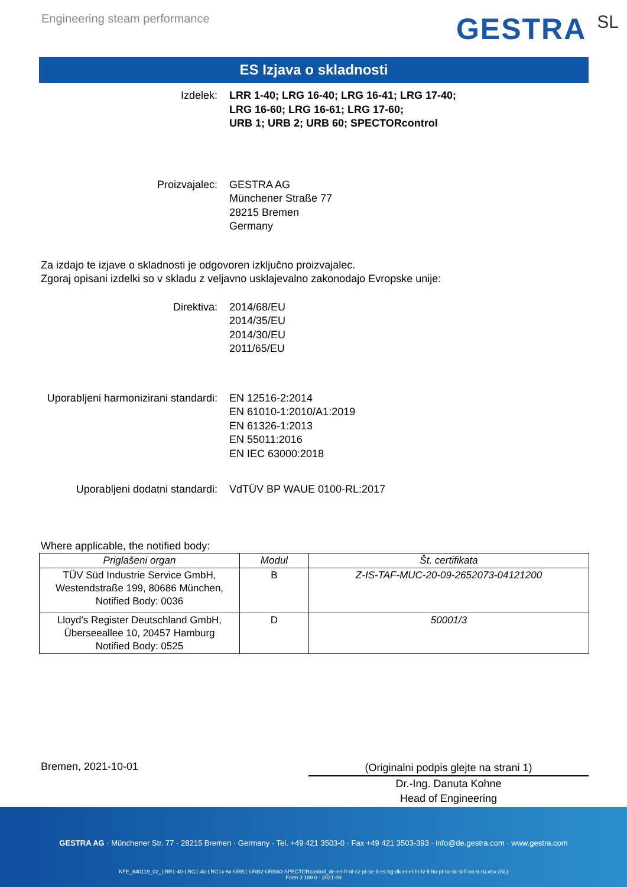Engineering steam performance
GESTRA SL
ES Izjava o skladnosti
Izdelek: LRR 1-40; LRG 16-40; LRG 16-41; LRG 17-40;
LRG 16-60; LRG 16-61; LRG 17-60;
URB 1; URB 2; URB 60; SPECTORcontrol
Proizvajalec: GESTRA AG
Münchener Straße 77
28215 Bremen
Germany
Za izdajo te izjave o skladnosti je odgovoren izključno proizvajalec.
Zgoraj opisani izdelki so v skladu z veljavno usklajevalno zakonodajo Evropske unije:
Direktiva: 2014/68/EU
2014/35/EU
2014/30/EU
2011/65/EU
Uporabljeni harmonizirani standardi:
EN 12516-2:2014
EN 61010-1:2010/A1:2019
EN 61326-1:2013
EN 55011:2016
EN IEC 63000:2018
Uporabljeni dodatni standardi: VdTÜV BP WAUE 0100-RL:2017
Where applicable, the notified body:
| Priglašeni organ | Modul | Št. certifikata |
| --- | --- | --- |
| TÜV Süd Industrie Service GmbH, Westendstraße 199, 80686 München, Notified Body: 0036 | B | Z-IS-TAF-MUC-20-09-2652073-04121200 |
| Lloyd's Register Deutschland GmbH, Überseeallee 10, 20457 Hamburg Notified Body: 0525 | D | 50001/3 |
Bremen, 2021-10-01
(Originalni podpis glejte na strani 1)
Dr.-Ing. Danuta Kohne
Head of Engineering
GESTRA AG · Münchener Str. 77 · 28215 Bremen · Germany · Tel. +49 421 3503-0 · Fax +49 421 3503-393 · info@de.gestra.com · www.gestra.com
KFE_840119_02_LRR1-40-LRG1-4x-LRG1x-6x-URB1-URB2-URB60-SPECTORcontrol_de-en-fr-nl-cz-pt-se-it-es-bg-dk-et-el-hr-lv-lt-hu-pl-ro-sk-sl-fi-no-tr-ru.xlsx (SL)
Form 3 189 0 - 2021-09